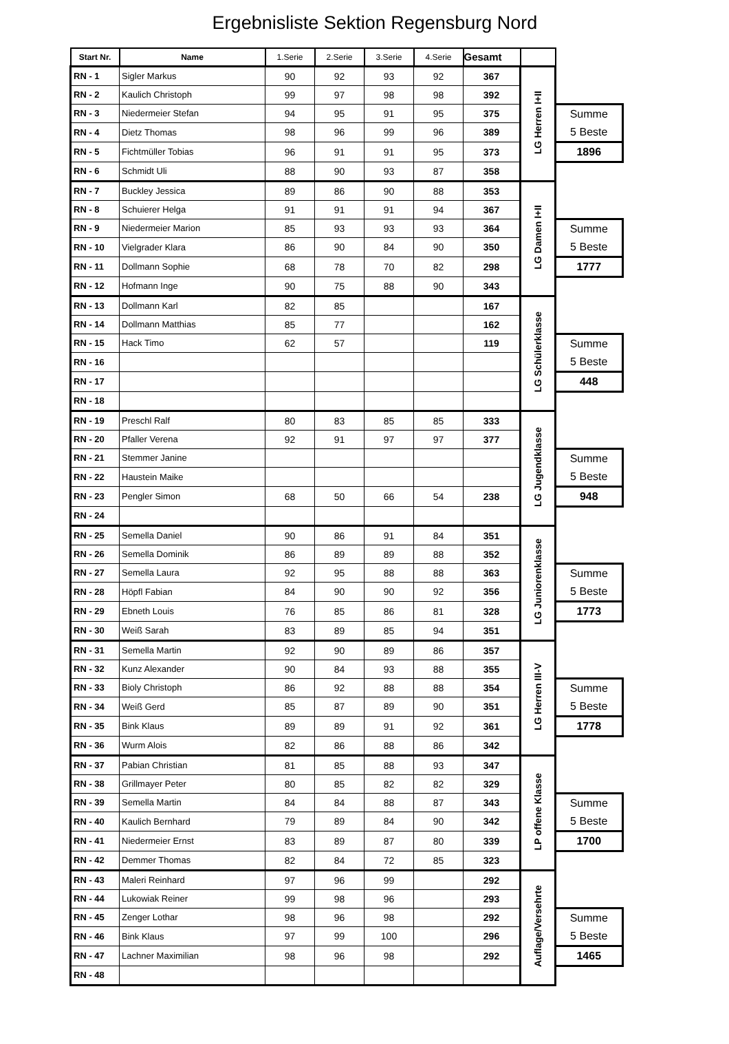Ergebnisliste Sektion Regensburg Nord
| Start Nr. | Name | 1.Serie | 2.Serie | 3.Serie | 4.Serie | Gesamt | | |
| RN - 1 | Sigler Markus | 90 | 92 | 93 | 92 | 367 | LG Herren I+II | |
| RN - 2 | Kaulich Christoph | 99 | 97 | 98 | 98 | 392 | | |
| RN - 3 | Niedermeier Stefan | 94 | 95 | 91 | 95 | 375 | | Summe 5 Beste |
| RN - 4 | Dietz Thomas | 98 | 96 | 99 | 96 | 389 | | |
| RN - 5 | Fichtmüller Tobias | 96 | 91 | 91 | 95 | 373 | | 1896 |
| RN - 6 | Schmidt Uli | 88 | 90 | 93 | 87 | 358 | | |
| RN - 7 | Buckley Jessica | 89 | 86 | 90 | 88 | 353 | LG Damen I+II | |
| RN - 8 | Schuierer Helga | 91 | 91 | 91 | 94 | 367 | | |
| RN - 9 | Niedermeier Marion | 85 | 93 | 93 | 93 | 364 | | Summe 5 Beste |
| RN - 10 | Vielgrader Klara | 86 | 90 | 84 | 90 | 350 | | |
| RN - 11 | Dollmann Sophie | 68 | 78 | 70 | 82 | 298 | | 1777 |
| RN - 12 | Hofmann Inge | 90 | 75 | 88 | 90 | 343 | | |
| RN - 13 | Dollmann Karl | 82 | 85 | | | 167 | LG Schülerklasse | |
| RN - 14 | Dollmann Matthias | 85 | 77 | | | 162 | | |
| RN - 15 | Hack Timo | 62 | 57 | | | 119 | | Summe 5 Beste |
| RN - 16 | | | | | | | | |
| RN - 17 | | | | | | | | 448 |
| RN - 18 | | | | | | | | |
| RN - 19 | Preschl Ralf | 80 | 83 | 85 | 85 | 333 | LG Jugendklasse | |
| RN - 20 | Pfaller Verena | 92 | 91 | 97 | 97 | 377 | | |
| RN - 21 | Stemmer Janine | | | | | | | Summe 5 Beste |
| RN - 22 | Haustein Maike | | | | | | | |
| RN - 23 | Pengler Simon | 68 | 50 | 66 | 54 | 238 | | 948 |
| RN - 24 | | | | | | | | |
| RN - 25 | Semella Daniel | 90 | 86 | 91 | 84 | 351 | LG Juniorenklasse | |
| RN - 26 | Semella Dominik | 86 | 89 | 89 | 88 | 352 | | |
| RN - 27 | Semella Laura | 92 | 95 | 88 | 88 | 363 | | Summe 5 Beste |
| RN - 28 | Höpfl Fabian | 84 | 90 | 90 | 92 | 356 | | |
| RN - 29 | Ebneth Louis | 76 | 85 | 86 | 81 | 328 | | 1773 |
| RN - 30 | Weiß Sarah | 83 | 89 | 85 | 94 | 351 | | |
| RN - 31 | Semella Martin | 92 | 90 | 89 | 86 | 357 | LG Herren III-V | |
| RN - 32 | Kunz Alexander | 90 | 84 | 93 | 88 | 355 | | |
| RN - 33 | Bioly Christoph | 86 | 92 | 88 | 88 | 354 | | Summe 5 Beste |
| RN - 34 | Weiß Gerd | 85 | 87 | 89 | 90 | 351 | | |
| RN - 35 | Bink Klaus | 89 | 89 | 91 | 92 | 361 | | 1778 |
| RN - 36 | Wurm Alois | 82 | 86 | 88 | 86 | 342 | | |
| RN - 37 | Pabian Christian | 81 | 85 | 88 | 93 | 347 | LP offene Klasse | |
| RN - 38 | Grillmayer Peter | 80 | 85 | 82 | 82 | 329 | | |
| RN - 39 | Semella Martin | 84 | 84 | 88 | 87 | 343 | | Summe 5 Beste |
| RN - 40 | Kaulich Bernhard | 79 | 89 | 84 | 90 | 342 | | |
| RN - 41 | Niedermeier Ernst | 83 | 89 | 87 | 80 | 339 | | 1700 |
| RN - 42 | Demmer Thomas | 82 | 84 | 72 | 85 | 323 | | |
| RN - 43 | Maleri Reinhard | 97 | 96 | 99 | | 292 | Auflage/Versehrte | |
| RN - 44 | Lukowiak Reiner | 99 | 98 | 96 | | 293 | | |
| RN - 45 | Zenger Lothar | 98 | 96 | 98 | | 292 | | Summe 5 Beste |
| RN - 46 | Bink Klaus | 97 | 99 | 100 | | 296 | | |
| RN - 47 | Lachner Maximilian | 98 | 96 | 98 | | 292 | | 1465 |
| RN - 48 | | | | | | | | |